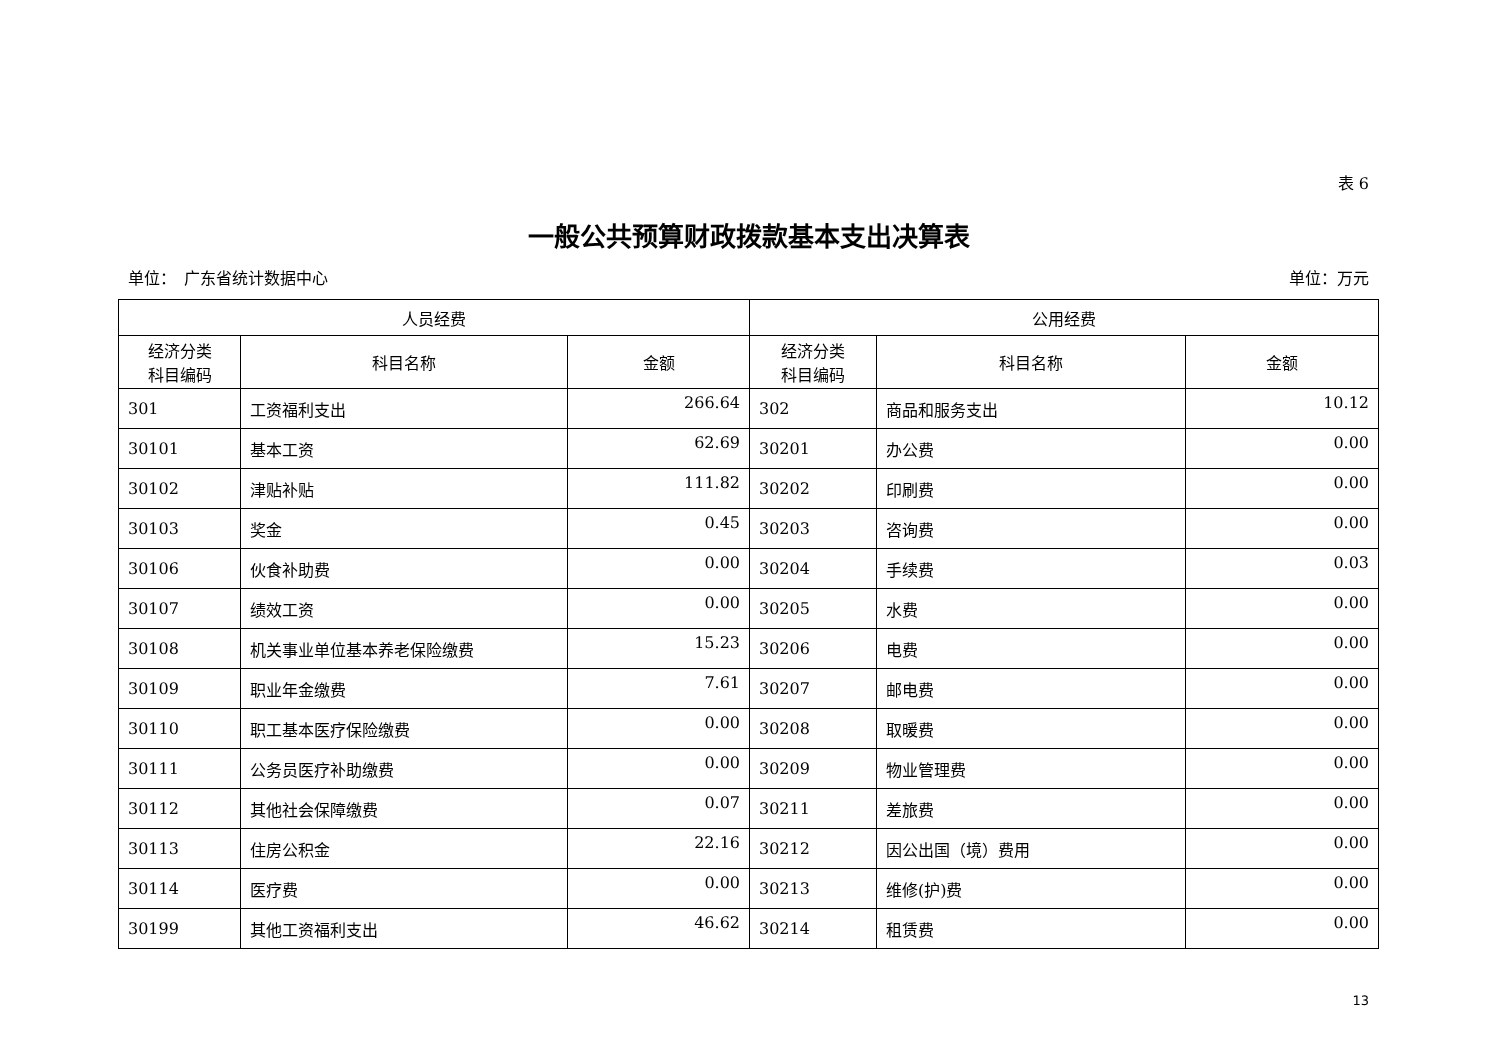表 6
一般公共预算财政拨款基本支出决算表
单位：　广东省统计数据中心 单位：万元
| 人员经费 | | | 公用经费 | | |
| --- | --- | --- | --- | --- | --- |
| 经济分类 科目编码 | 科目名称 | 金额 | 经济分类 科目编码 | 科目名称 | 金额 |
| 301 | 工资福利支出 | 266.64 | 302 | 商品和服务支出 | 10.12 |
| 30101 | 基本工资 | 62.69 | 30201 | 办公费 | 0.00 |
| 30102 | 津贴补贴 | 111.82 | 30202 | 印刷费 | 0.00 |
| 30103 | 奖金 | 0.45 | 30203 | 咨询费 | 0.00 |
| 30106 | 伙食补助费 | 0.00 | 30204 | 手续费 | 0.03 |
| 30107 | 绩效工资 | 0.00 | 30205 | 水费 | 0.00 |
| 30108 | 机关事业单位基本养老保险缴费 | 15.23 | 30206 | 电费 | 0.00 |
| 30109 | 职业年金缴费 | 7.61 | 30207 | 邮电费 | 0.00 |
| 30110 | 职工基本医疗保险缴费 | 0.00 | 30208 | 取暖费 | 0.00 |
| 30111 | 公务员医疗补助缴费 | 0.00 | 30209 | 物业管理费 | 0.00 |
| 30112 | 其他社会保障缴费 | 0.07 | 30211 | 差旅费 | 0.00 |
| 30113 | 住房公积金 | 22.16 | 30212 | 因公出国（境）费用 | 0.00 |
| 30114 | 医疗费 | 0.00 | 30213 | 维修(护)费 | 0.00 |
| 30199 | 其他工资福利支出 | 46.62 | 30214 | 租赁费 | 0.00 |
13